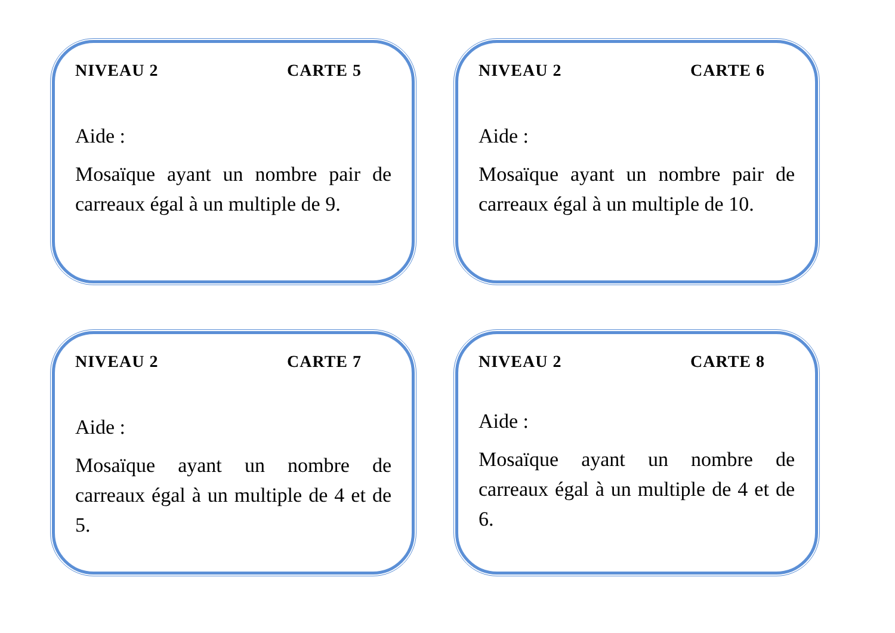NIVEAU 2 CARTE 5
Aide :
Mosaïque ayant un nombre pair de carreaux égal à un multiple de 9.
NIVEAU 2 CARTE 6
Aide :
Mosaïque ayant un nombre pair de carreaux égal à un multiple de 10.
NIVEAU 2 CARTE 7
Aide :
Mosaïque ayant un nombre de carreaux égal à un multiple de 4 et de 5.
NIVEAU 2 CARTE 8
Aide :
Mosaïque ayant un nombre de carreaux égal à un multiple de 4 et de 6.